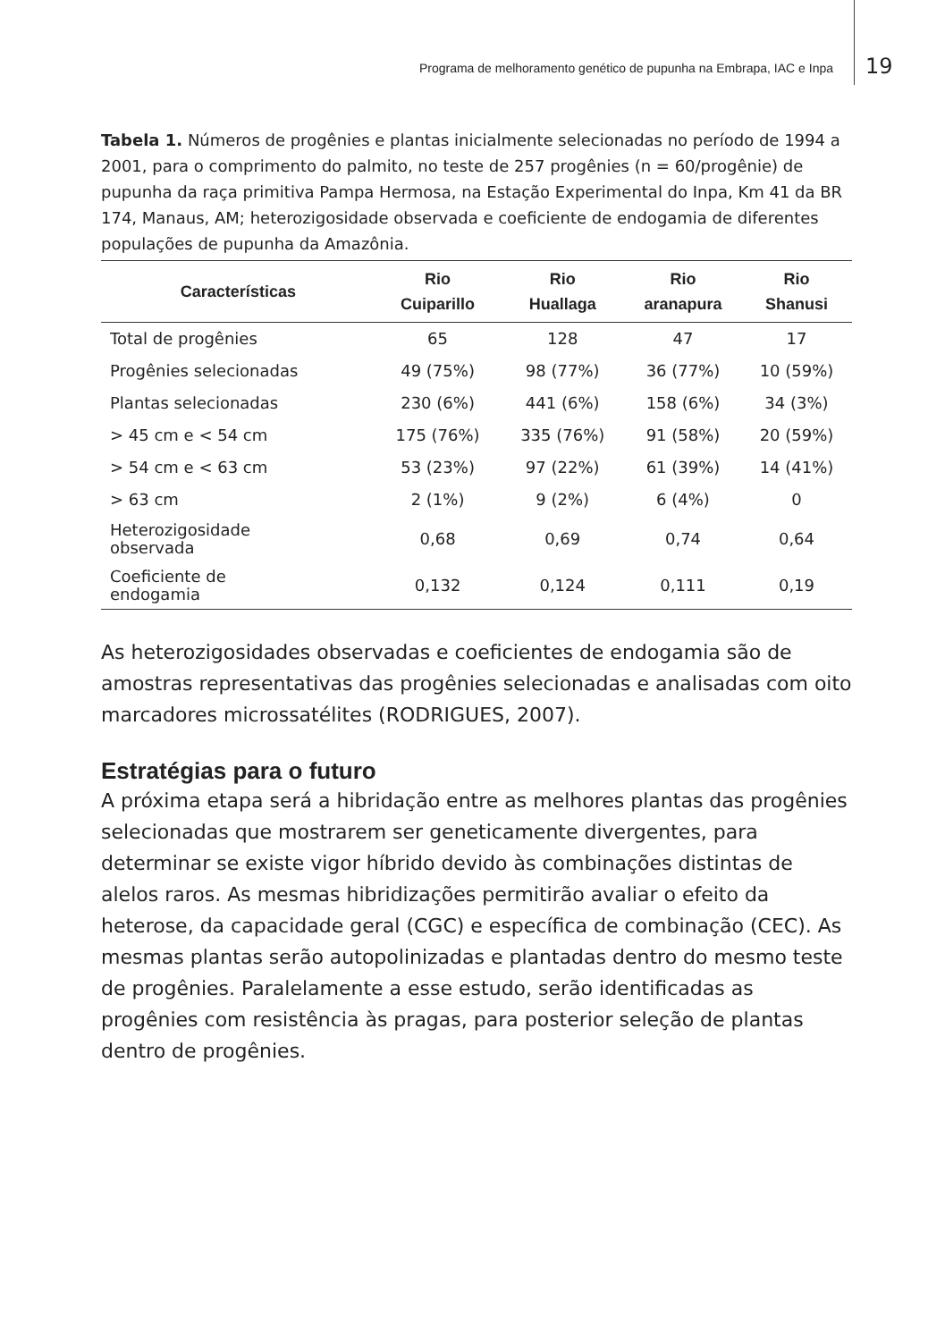Programa de melhoramento genético de pupunha na Embrapa, IAC e Inpa 19
Tabela 1. Números de progênies e plantas inicialmente selecionadas no período de 1994 a 2001, para o comprimento do palmito, no teste de 257 progênies (n = 60/progênie) de pupunha da raça primitiva Pampa Hermosa, na Estação Experimental do Inpa, Km 41 da BR 174, Manaus, AM; heterozigosidade observada e coeficiente de endogamia de diferentes populações de pupunha da Amazônia.
| Características | Rio Cuiparillo | Rio Huallaga | Rio aranapura | Rio Shanusi |
| --- | --- | --- | --- | --- |
| Total de progênies | 65 | 128 | 47 | 17 |
| Progênies selecionadas | 49 (75%) | 98 (77%) | 36 (77%) | 10 (59%) |
| Plantas selecionadas | 230 (6%) | 441 (6%) | 158 (6%) | 34 (3%) |
| > 45 cm e < 54 cm | 175 (76%) | 335 (76%) | 91 (58%) | 20 (59%) |
| > 54 cm e < 63 cm | 53 (23%) | 97 (22%) | 61 (39%) | 14 (41%) |
| > 63 cm | 2 (1%) | 9 (2%) | 6 (4%) | 0 |
| Heterozigosidade observada | 0,68 | 0,69 | 0,74 | 0,64 |
| Coeficiente de endogamia | 0,132 | 0,124 | 0,111 | 0,19 |
As heterozigosidades observadas e coeficientes de endogamia são de amostras representativas das progênies selecionadas e analisadas com oito marcadores microssatélites (RODRIGUES, 2007).
Estratégias para o futuro
A próxima etapa será a hibridação entre as melhores plantas das progênies selecionadas que mostrarem ser geneticamente divergentes, para determinar se existe vigor híbrido devido às combinações distintas de alelos raros. As mesmas hibridizações permitirão avaliar o efeito da heterose, da capacidade geral (CGC) e específica de combinação (CEC). As mesmas plantas serão autopolinizadas e plantadas dentro do mesmo teste de progênies. Paralelamente a esse estudo, serão identificadas as progênies com resistência às pragas, para posterior seleção de plantas dentro de progênies.